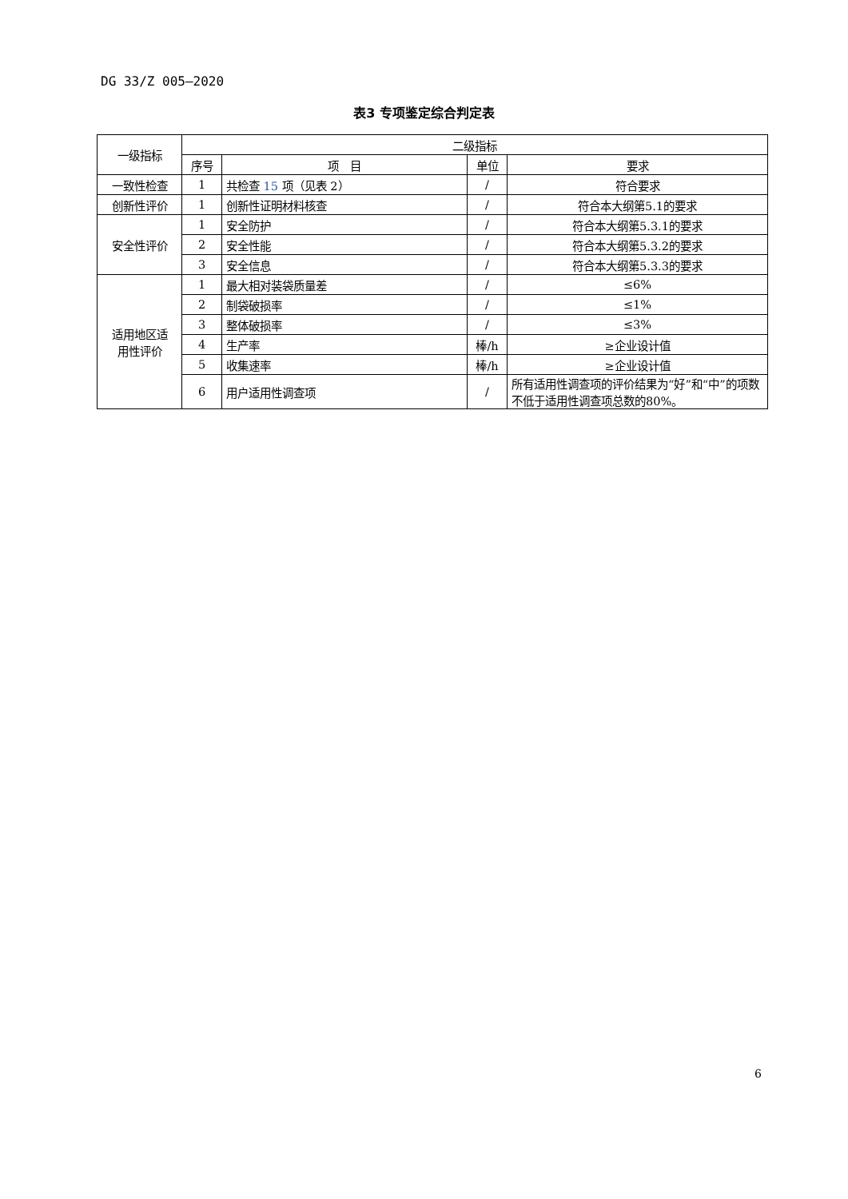DG 33/Z 005—2020
表3 专项鉴定综合判定表
| 一级指标 | 二级指标 | | | |
| --- | --- | --- | --- | --- |
| | 序号 | 项 目 | 单位 | 要求 |
| 一致性检查 | 1 | 共检查 15 项（见表 2） | / | 符合要求 |
| 创新性评价 | 1 | 创新性证明材料核查 | / | 符合本大纲第5.1的要求 |
| 安全性评价 | 1 | 安全防护 | / | 符合本大纲第5.3.1的要求 |
| | 2 | 安全性能 | / | 符合本大纲第5.3.2的要求 |
| | 3 | 安全信息 | / | 符合本大纲第5.3.3的要求 |
| 适用地区适 用性评价 | 1 | 最大相对装袋质量差 | / | ≤6% |
| | 2 | 制袋破损率 | / | ≤1% |
| | 3 | 整体破损率 | / | ≤3% |
| | 4 | 生产率 | 棒/h | ≥企业设计值 |
| | 5 | 收集速率 | 棒/h | ≥企业设计值 |
| | 6 | 用户适用性调查项 | / | 所有适用性调查项的评价结果为“好”和“中”的项数不低于适用性调查项总数的80%。 |
6